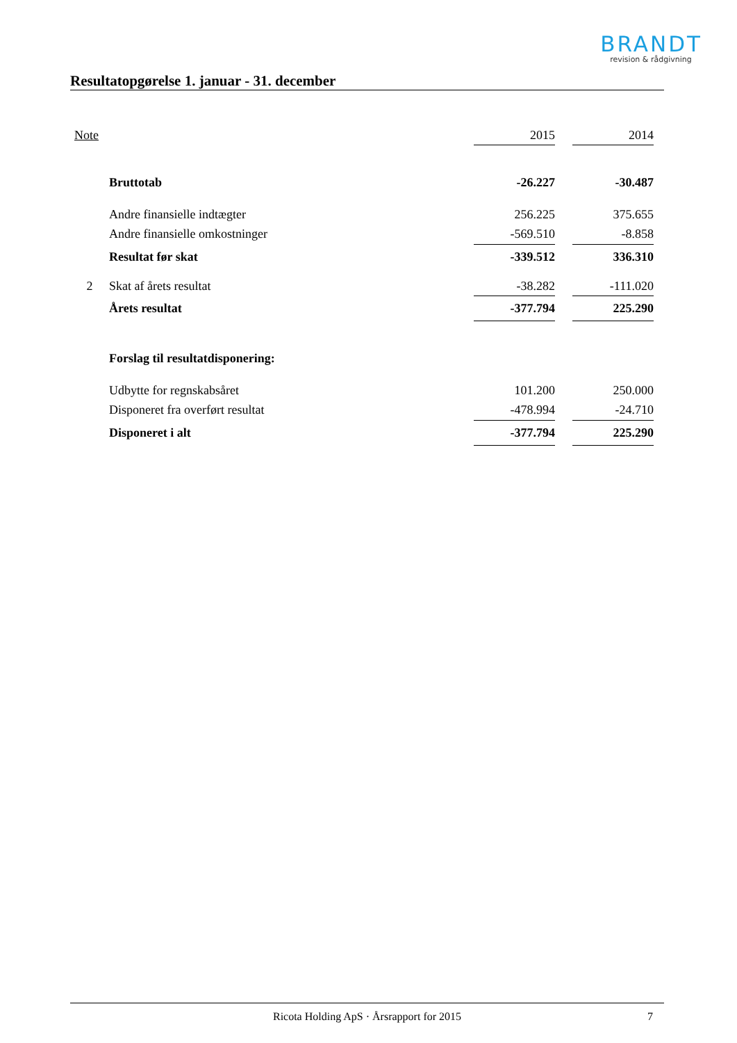BRANDT
revision & rådgivning
Resultatopgørelse 1. januar - 31. december
| Note | | 2015 | | 2014 |
| --- | --- | --- | --- | --- |
| | Bruttotab | -26.227 | | -30.487 |
| | Andre finansielle indtægter | 256.225 | | 375.655 |
| | Andre finansielle omkostninger | -569.510 | | -8.858 |
| | Resultat før skat | -339.512 | | 336.310 |
| 2 | Skat af årets resultat | -38.282 | | -111.020 |
| | Årets resultat | -377.794 | | 225.290 |
| | Forslag til resultatdisponering: | | | |
| | Udbytte for regnskabsåret | 101.200 | | 250.000 |
| | Disponeret fra overført resultat | -478.994 | | -24.710 |
| | Disponeret i alt | -377.794 | | 225.290 |
Ricota Holding ApS · Årsrapport for 2015 7